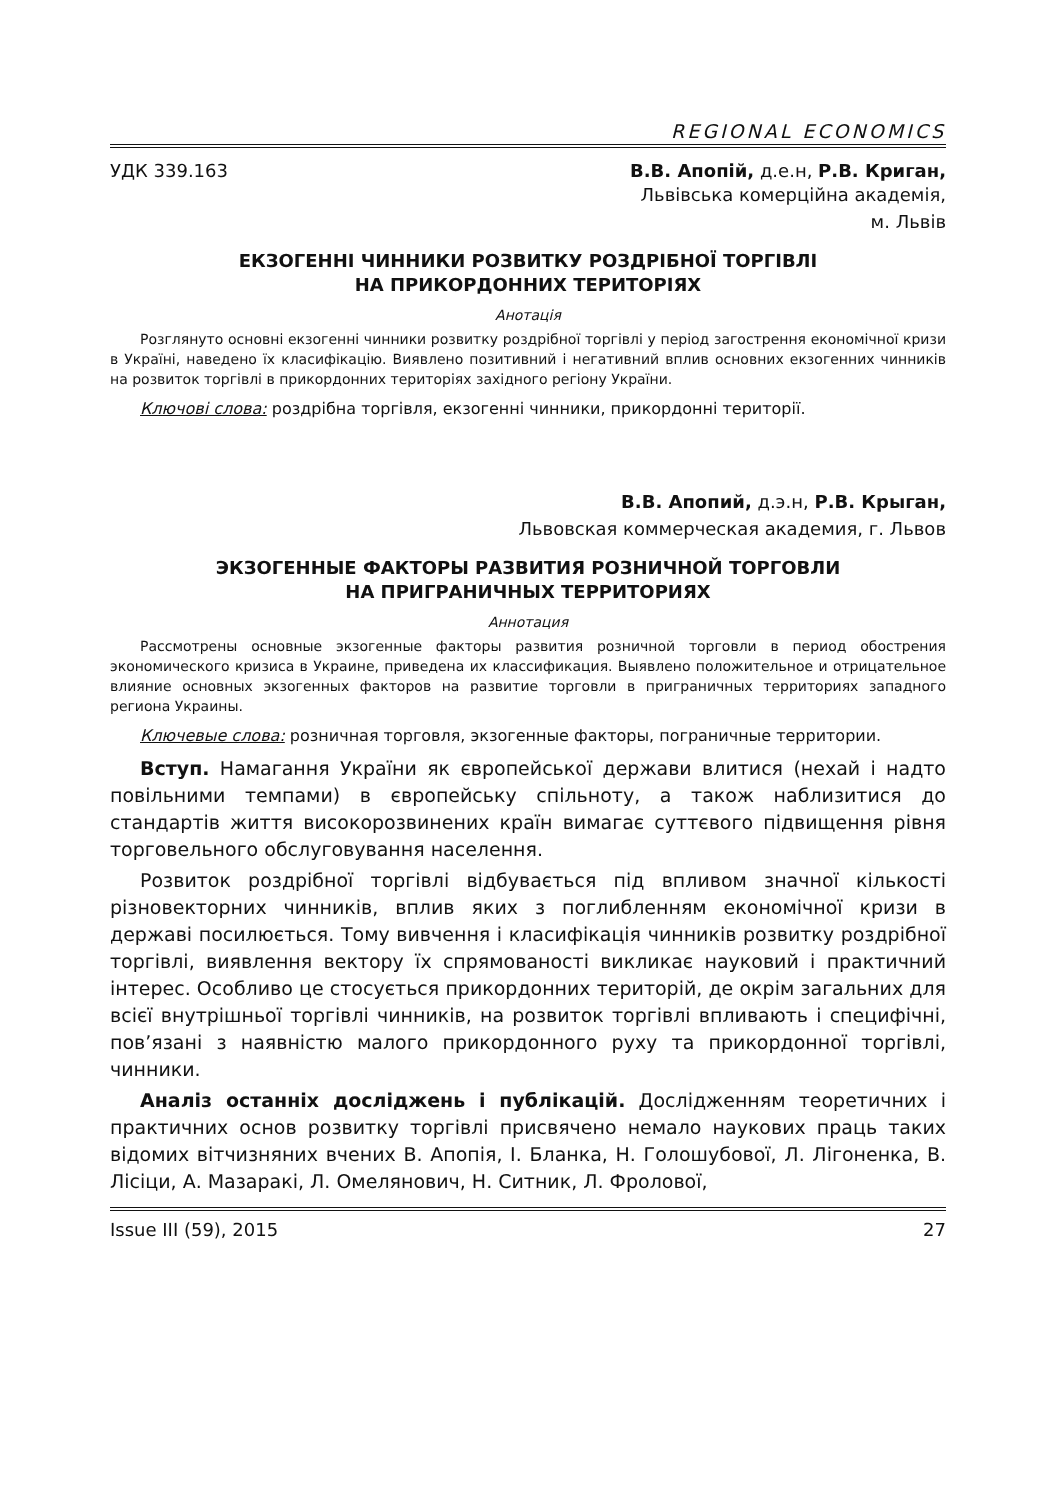REGIONAL ECONOMICS
УДК 339.163 В.В. Апопій, д.е.н, Р.В. Криган,
Львівська комерційна академія,
м. Львів
ЕКЗОГЕННІ ЧИННИКИ РОЗВИТКУ РОЗДРІБНОЇ ТОРГІВЛІ
НА ПРИКОРДОННИХ ТЕРИТОРІЯХ
Анотація
Розглянуто основні екзогенні чинники розвитку роздрібної торгівлі у період загострення економічної кризи в Україні, наведено їх класифікацію. Виявлено позитивний і негативний вплив основних екзогенних чинників на розвиток торгівлі в прикордонних територіях західного регіону України.
Ключові слова: роздрібна торгівля, екзогенні чинники, прикордонні території.
В.В. Апопий, д.э.н, Р.В. Крыган,
Львовская коммерческая академия, г. Львов
ЭКЗОГЕННЫЕ ФАКТОРЫ РАЗВИТИЯ РОЗНИЧНОЙ ТОРГОВЛИ
НА ПРИГРАНИЧНЫХ ТЕРРИТОРИЯХ
Аннотация
Рассмотрены основные экзогенные факторы развития розничной торговли в период обострения экономического кризиса в Украине, приведена их классификация. Выявлено положительное и отрицательное влияние основных экзогенных факторов на развитие торговли в приграничных территориях западного региона Украины.
Ключевые слова: розничная торговля, экзогенные факторы, пограничные территории.
Вступ. Намагання України як європейської держави влитися (нехай і надто повільними темпами) в європейську спільноту, а також наблизитися до стандартів життя високорозвинених країн вимагає суттєвого підвищення рівня торговельного обслуговування населення.
Розвиток роздрібної торгівлі відбувається під впливом значної кількості різновекторних чинників, вплив яких з поглибленням економічної кризи в державі посилюється. Тому вивчення і класифікація чинників розвитку роздрібної торгівлі, виявлення вектору їх спрямованості викликає науковий і практичний інтерес. Особливо це стосується прикордонних територій, де окрім загальних для всієї внутрішньої торгівлі чинників, на розвиток торгівлі впливають і специфічні, пов’язані з наявністю малого прикордонного руху та прикордонної торгівлі, чинники.
Аналіз останніх досліджень і публікацій. Дослідженням теоретичних і практичних основ розвитку торгівлі присвячено немало наукових праць таких відомих вітчизняних вчених В. Апопія, І. Бланка, Н. Голошубової, Л. Лігоненка, В. Лісіци, А. Мазаракі, Л. Омелянович, Н. Ситник, Л. Фролової,
Issue III (59), 2015 27